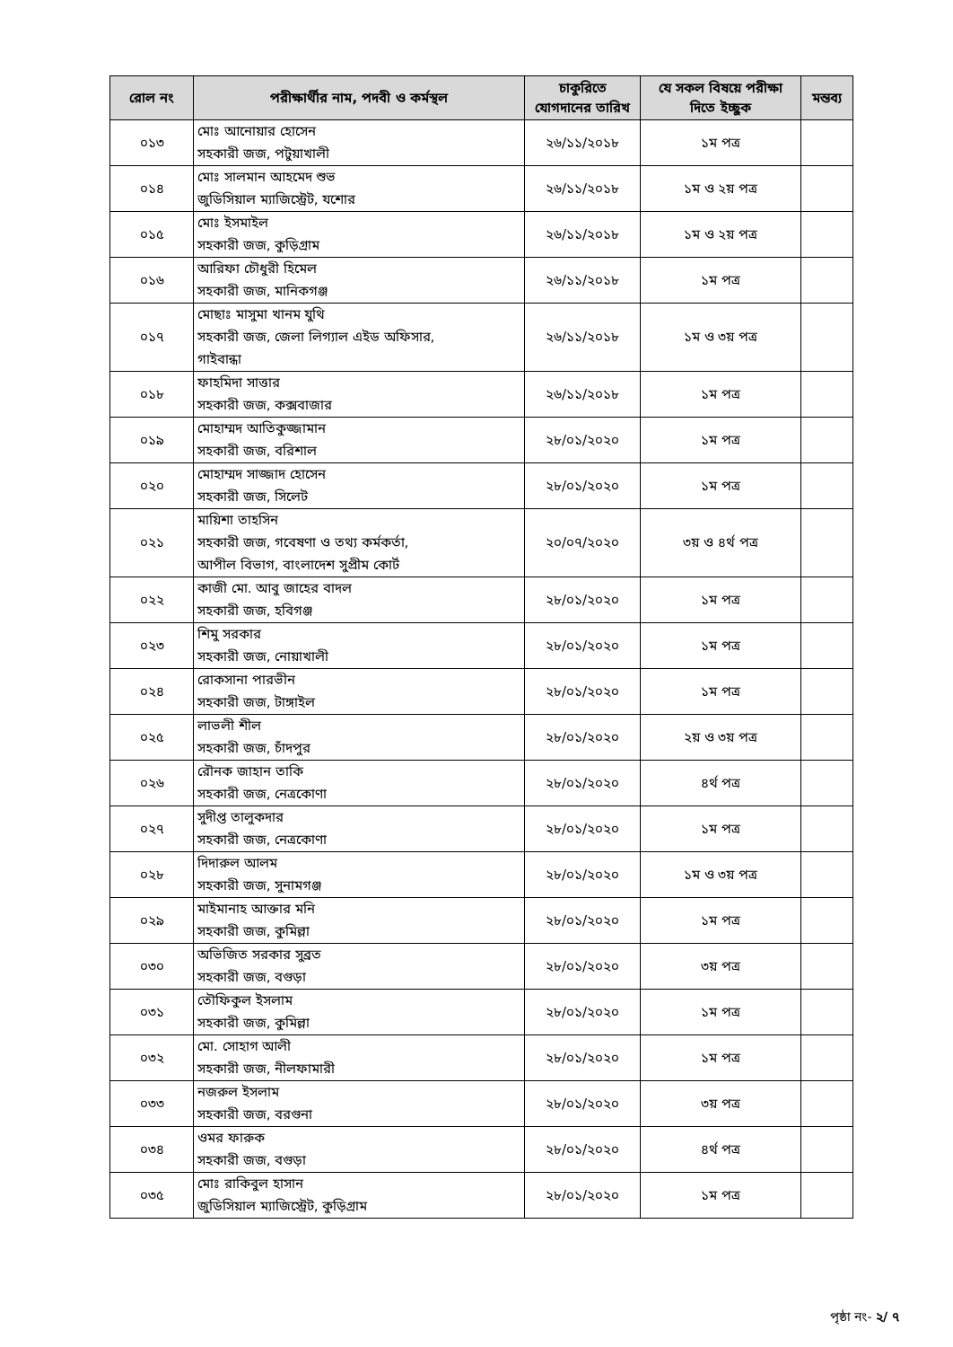| রোল নং | পরীক্ষার্থীর নাম, পদবী ও কর্মস্থল | চাকুরিতে যোগদানের তারিখ | যে সকল বিষয়ে পরীক্ষা দিতে ইচ্ছুক | মন্তব্য |
| --- | --- | --- | --- | --- |
| ০১৩ | মোঃ আনোয়ার হোসেন সহকারী জজ, পটুয়াখালী | ২৬/১১/২০১৮ | ১ম পত্র | |
| ০১৪ | মোঃ সালমান আহমেদ শুভ জুডিসিয়াল ম্যাজিস্ট্রেট, যশোর | ২৬/১১/২০১৮ | ১ম ও ২য় পত্র | |
| ০১৫ | মোঃ ইসমাইল সহকারী জজ, কুড়িগ্রাম | ২৬/১১/২০১৮ | ১ম ও ২য় পত্র | |
| ০১৬ | আরিফা চৌধুরী হিমেল সহকারী জজ, মানিকগঞ্জ | ২৬/১১/২০১৮ | ১ম পত্র | |
| ০১৭ | মোছাঃ মাসুমা খানম যুথি সহকারী জজ, জেলা লিগ্যাল এইড অফিসার, গাইবান্ধা | ২৬/১১/২০১৮ | ১ম ও ৩য় পত্র | |
| ০১৮ | ফাহমিদা সাত্তার সহকারী জজ, কক্সবাজার | ২৬/১১/২০১৮ | ১ম পত্র | |
| ০১৯ | মোহাম্মদ আতিকুজ্জামান সহকারী জজ, বরিশাল | ২৮/০১/২০২০ | ১ম পত্র | |
| ০২০ | মোহাম্মদ সাজ্জাদ হোসেন সহকারী জজ, সিলেট | ২৮/০১/২০২০ | ১ম পত্র | |
| ০২১ | মায়িশা তাহসিন সহকারী জজ, গবেষণা ও তথ্য কর্মকর্তা, আপীল বিভাগ, বাংলাদেশ সুপ্রীম কোর্ট | ২০/০৭/২০২০ | ৩য় ও ৪র্থ পত্র | |
| ০২২ | কাজী মো. আবু জাহের বাদল সহকারী জজ, হবিগঞ্জ | ২৮/০১/২০২০ | ১ম পত্র | |
| ০২৩ | শিমু সরকার সহকারী জজ, নোয়াখালী | ২৮/০১/২০২০ | ১ম পত্র | |
| ০২৪ | রোকসানা পারভীন সহকারী জজ, টাঙ্গাইল | ২৮/০১/২০২০ | ১ম পত্র | |
| ০২৫ | লাভলী শীল সহকারী জজ, চাঁদপুর | ২৮/০১/২০২০ | ২য় ও ৩য় পত্র | |
| ০২৬ | রৌনক জাহান তাকি সহকারী জজ, নেত্রকোণা | ২৮/০১/২০২০ | ৪র্থ পত্র | |
| ০২৭ | সুদীপ্ত তালুকদার সহকারী জজ, নেত্রকোণা | ২৮/০১/২০২০ | ১ম পত্র | |
| ০২৮ | দিদারুল আলম সহকারী জজ, সুনামগঞ্জ | ২৮/০১/২০২০ | ১ম ও ৩য় পত্র | |
| ০২৯ | মাইমানাহ আক্তার মনি সহকারী জজ, কুমিল্লা | ২৮/০১/২০২০ | ১ম পত্র | |
| ০৩০ | অভিজিত সরকার সুব্রত সহকারী জজ, বগুড়া | ২৮/০১/২০২০ | ৩য় পত্র | |
| ০৩১ | তৌফিকুল ইসলাম সহকারী জজ, কুমিল্লা | ২৮/০১/২০২০ | ১ম পত্র | |
| ০৩২ | মো. সোহাগ আলী সহকারী জজ, নীলফামারী | ২৮/০১/২০২০ | ১ম পত্র | |
| ০৩৩ | নজরুল ইসলাম সহকারী জজ, বরগুনা | ২৮/০১/২০২০ | ৩য় পত্র | |
| ০৩৪ | ওমর ফারুক সহকারী জজ, বগুড়া | ২৮/০১/২০২০ | ৪র্থ পত্র | |
| ০৩৫ | মোঃ রাকিবুল হাসান জুডিসিয়াল ম্যাজিস্ট্রেট, কুড়িগ্রাম | ২৮/০১/২০২০ | ১ম পত্র | |
পৃষ্ঠা নং- ২/ ৭